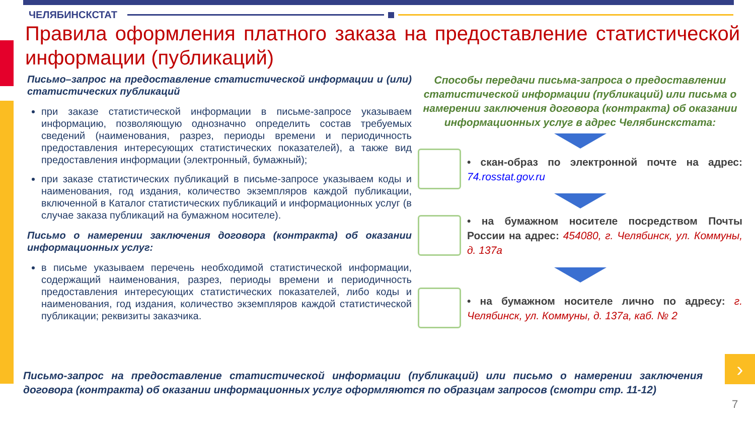ЧЕЛЯБИНСКСТАТ
Правила оформления платного заказа на предоставление статистической информации (публикаций)
Письмо–запрос на предоставление статистической информации и (или) статистических публикаций
при заказе статистической информации в письме-запросе указываем информацию, позволяющую однозначно определить состав требуемых сведений (наименования, разрез, периоды времени и периодичность предоставления интересующих статистических показателей), а также вид предоставления информации (электронный, бумажный);
при заказе статистических публикаций в письме-запросе указываем коды и наименования, год издания, количество экземпляров каждой публикации, включенной в Каталог статистических публикаций и информационных услуг (в случае заказа публикаций на бумажном носителе).
Письмо о намерении заключения договора (контракта) об оказании информационных услуг:
в письме указываем перечень необходимой статистической информации, содержащий наименования, разрез, периоды времени и периодичность предоставления интересующих статистических показателей, либо коды и наименования, год издания, количество экземпляров каждой статистической публикации; реквизиты заказчика.
Способы передачи письма-запроса о предоставлении статистической информации (публикаций) или письма о намерении заключения договора (контракта) об оказании информационных услуг в адрес Челябинскстата:
• скан-образ по электронной почте на адрес: 74.rosstat.gov.ru
• на бумажном носителе посредством Почты России на адрес: 454080, г. Челябинск, ул. Коммуны, д. 137а
• на бумажном носителе лично по адресу: г. Челябинск, ул. Коммуны, д. 137а, каб. № 2
Письмо-запрос на предоставление статистической информации (публикаций) или письмо о намерении заключения договора (контракта) об оказании информационных услуг оформляются по образцам запросов (смотри стр. 11-12)
›
7